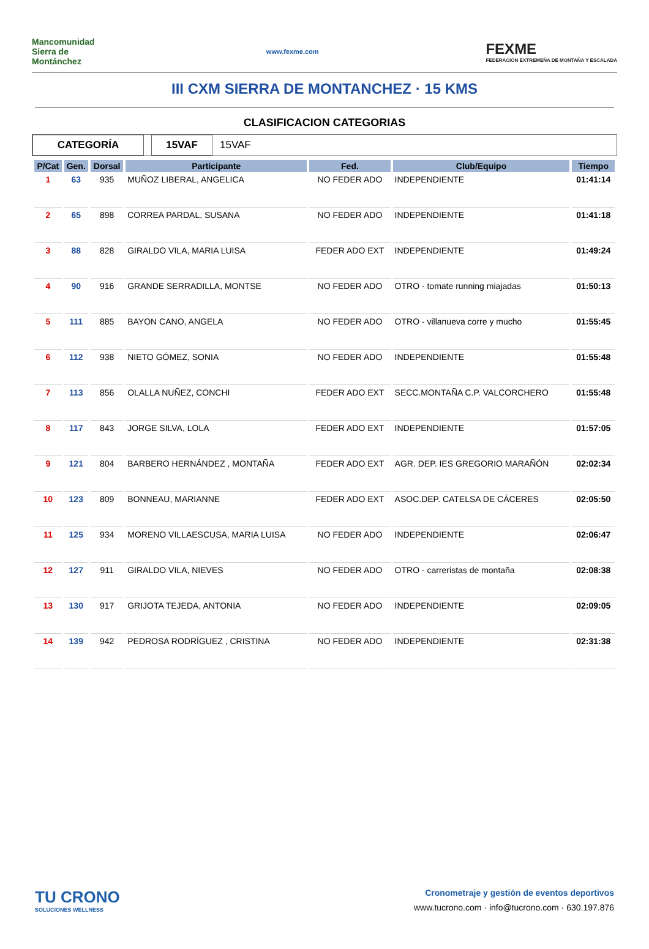Mancomunidad Sierra de Montánchez
www.fexme.com
FEXME
FEDERACIÓN EXTREMEÑA DE MONTAÑA Y ESCALADA
III CXM SIERRA DE MONTANCHEZ · 15 KMS
CLASIFICACION CATEGORIAS
CATEGORÍA 15VAF
15VAF
| P/Cat | Gen. | Dorsal | Participante | Fed. | Club/Equipo | Tiempo |
| --- | --- | --- | --- | --- | --- | --- |
| 1 | 63 | 935 | MUÑOZ LIBERAL, ANGELICA | NO FEDER ADO | INDEPENDIENTE | 01:41:14 |
| 2 | 65 | 898 | CORREA PARDAL, SUSANA | NO FEDER ADO | INDEPENDIENTE | 01:41:18 |
| 3 | 88 | 828 | GIRALDO VILA, MARIA LUISA | FEDER ADO EXT | INDEPENDIENTE | 01:49:24 |
| 4 | 90 | 916 | GRANDE SERRADILLA, MONTSE | NO FEDER ADO | OTRO - tomate running miajadas | 01:50:13 |
| 5 | 111 | 885 | BAYON CANO, ANGELA | NO FEDER ADO | OTRO - villanueva corre y mucho | 01:55:45 |
| 6 | 112 | 938 | NIETO GÓMEZ, SONIA | NO FEDER ADO | INDEPENDIENTE | 01:55:48 |
| 7 | 113 | 856 | OLALLA NUÑEZ, CONCHI | FEDER ADO EXT | SECC.MONTAÑA C.P. VALCORCHERO | 01:55:48 |
| 8 | 117 | 843 | JORGE SILVA, LOLA | FEDER ADO EXT | INDEPENDIENTE | 01:57:05 |
| 9 | 121 | 804 | BARBERO HERNÁNDEZ , MONTAÑA | FEDER ADO EXT | AGR. DEP. IES GREGORIO MARAÑÓN | 02:02:34 |
| 10 | 123 | 809 | BONNEAU, MARIANNE | FEDER ADO EXT | ASOC.DEP. CATELSA DE CÁCERES | 02:05:50 |
| 11 | 125 | 934 | MORENO VILLAESCUSA, MARIA LUISA | NO FEDER ADO | INDEPENDIENTE | 02:06:47 |
| 12 | 127 | 911 | GIRALDO VILA, NIEVES | NO FEDER ADO | OTRO - carreristas de montaña | 02:08:38 |
| 13 | 130 | 917 | GRIJOTA TEJEDA, ANTONIA | NO FEDER ADO | INDEPENDIENTE | 02:09:05 |
| 14 | 139 | 942 | PEDROSA RODRÍGUEZ , CRISTINA | NO FEDER ADO | INDEPENDIENTE | 02:31:38 |
TU CRONO
SOLUCIONES WELLNESS
Cronometraje y gestión de eventos deportivos
www.tucrono.com · info@tucrono.com · 630.197.876